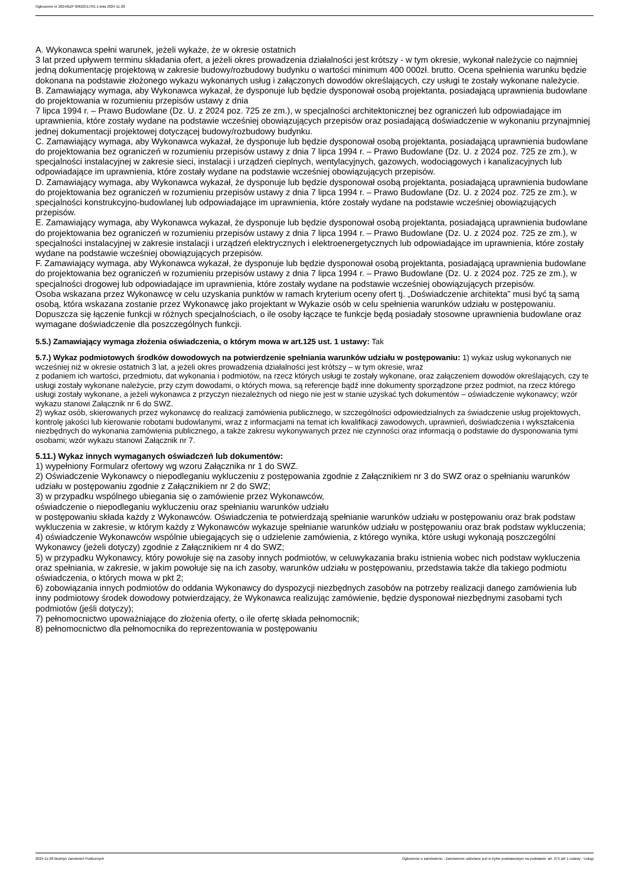Ogłoszenie nr 2024/BZP 00622517/01 z dnia 2024-11-28
A. Wykonawca spełni warunek, jeżeli wykaże, że w okresie ostatnich
3 lat przed upływem terminu składania ofert, a jeżeli okres prowadzenia działalności jest krótszy - w tym okresie, wykonał należycie co najmniej jedną dokumentację projektową w zakresie budowy/rozbudowy budynku o wartości minimum 400 000zł. brutto. Ocena spełnienia warunku będzie dokonana na podstawie złożonego wykazu wykonanych usług i załączonych dowodów określających, czy usługi te zostały wykonane należycie.
B. Zamawiający wymaga, aby Wykonawca wykazał, że dysponuje lub będzie dysponował osobą projektanta, posiadającą uprawnienia budowlane do projektowania w rozumieniu przepisów ustawy z dnia
7 lipca 1994 r. – Prawo Budowlane (Dz. U. z 2024 poz. 725 ze zm.), w specjalności architektonicznej bez ograniczeń lub odpowiadające im uprawnienia, które zostały wydane na podstawie wcześniej obowiązujących przepisów oraz posiadającą doświadczenie w wykonaniu przynajmniej jednej dokumentacji projektowej dotyczącej budowy/rozbudowy budynku.
C. Zamawiający wymaga, aby Wykonawca wykazał, że dysponuje lub będzie dysponował osobą projektanta, posiadającą uprawnienia budowlane do projektowania bez ograniczeń w rozumieniu przepisów ustawy z dnia 7 lipca 1994 r. – Prawo Budowlane (Dz. U. z 2024 poz. 725 ze zm.), w specjalności instalacyjnej w zakresie sieci, instalacji i urządzeń cieplnych, wentylacyjnych, gazowych, wodociągowych i kanalizacyjnych lub odpowiadające im uprawnienia, które zostały wydane na podstawie wcześniej obowiązujących przepisów.
D. Zamawiający wymaga, aby Wykonawca wykazał, że dysponuje lub będzie dysponował osobą projektanta, posiadającą uprawnienia budowlane do projektowania bez ograniczeń w rozumieniu przepisów ustawy z dnia 7 lipca 1994 r. – Prawo Budowlane (Dz. U. z 2024 poz. 725 ze zm.), w specjalności konstrukcyjno-budowlanej lub odpowiadające im uprawnienia, które zostały wydane na podstawie wcześniej obowiązujących przepisów.
E. Zamawiający wymaga, aby Wykonawca wykazał, że dysponuje lub będzie dysponował osobą projektanta, posiadającą uprawnienia budowlane do projektowania bez ograniczeń w rozumieniu przepisów ustawy z dnia 7 lipca 1994 r. – Prawo Budowlane (Dz. U. z 2024 poz. 725 ze zm.), w specjalności instalacyjnej w zakresie instalacji i urządzeń elektrycznych i elektroenergetycznych lub odpowiadające im uprawnienia, które zostały wydane na podstawie wcześniej obowiązujących przepisów.
F. Zamawiający wymaga, aby Wykonawca wykazał, że dysponuje lub będzie dysponował osobą projektanta, posiadającą uprawnienia budowlane do projektowania bez ograniczeń w rozumieniu przepisów ustawy z dnia 7 lipca 1994 r. – Prawo Budowlane (Dz. U. z 2024 poz. 725 ze zm.), w specjalności drogowej lub odpowiadające im uprawnienia, które zostały wydane na podstawie wcześniej obowiązujących przepisów.
Osoba wskazana przez Wykonawcę w celu uzyskania punktów w ramach kryterium oceny ofert tj. „Doświadczenie architekta” musi być tą samą osobą, która wskazana zostanie przez Wykonawcę jako projektant w Wykazie osób w celu spełnienia warunków udziału w postępowaniu.
Dopuszcza się łączenie funkcji w różnych specjalnościach, o ile osoby łączące te funkcje będą posiadały stosowne uprawnienia budowlane oraz wymagane doświadczenie dla poszczególnych funkcji.
5.5.) Zamawiający wymaga złożenia oświadczenia, o którym mowa w art.125 ust. 1 ustawy: Tak
5.7.) Wykaz podmiotowych środków dowodowych na potwierdzenie spełniania warunków udziału w postępowaniu: 1) wykaz usług wykonanych nie wcześniej niż w okresie ostatnich 3 lat, a jeżeli okres prowadzenia działalności jest krótszy – w tym okresie, wraz
z podaniem ich wartości, przedmiotu, dat wykonania i podmiotów, na rzecz których usługi te zostały wykonane, oraz załączeniem dowodów określających, czy te usługi zostały wykonane należycie, przy czym dowodami, o których mowa, są referencje bądź inne dokumenty sporządzone przez podmiot, na rzecz którego usługi zostały wykonane, a jeżeli wykonawca z przyczyn niezależnych od niego nie jest w stanie uzyskać tych dokumentów – oświadczenie wykonawcy; wzór wykazu stanowi Załącznik nr 6 do SWZ.
2) wykaz osób, skierowanych przez wykonawcę do realizacji zamówienia publicznego, w szczególności odpowiedzialnych za świadczenie usług projektowych, kontrolę jakości lub kierowanie robotami budowlanymi, wraz z informacjami na temat ich kwalifikacji zawodowych, uprawnień, doświadczenia i wykształcenia niezbędnych do wykonania zamówienia publicznego, a także zakresu wykonywanych przez nie czynności oraz informacją o podstawie do dysponowania tymi osobami; wzór wykazu stanowi Załącznik nr 7.
5.11.) Wykaz innych wymaganych oświadczeń lub dokumentów:
1) wypełniony Formularz ofertowy wg wzoru Załącznika nr 1 do SWZ.
2) Oświadczenie Wykonawcy o niepodleganiu wykluczeniu z postępowania zgodnie z Załącznikiem nr 3 do SWZ oraz o spełnianiu warunków udziału w postępowaniu zgodnie z Załącznikiem nr 2 do SWZ;
3) w przypadku wspólnego ubiegania się o zamówienie przez Wykonawców,
oświadczenie o niepodleganiu wykluczeniu oraz spełnianiu warunków udziału
w postępowaniu składa każdy z Wykonawców. Oświadczenia te potwierdzają spełnianie warunków udziału w postępowaniu oraz brak podstaw wykluczenia w zakresie, w którym każdy z Wykonawców wykazuje spełnianie warunków udziału w postępowaniu oraz brak podstaw wykluczenia;
4) oświadczenie Wykonawców wspólnie ubiegających się o udzielenie zamówienia, z którego wynika, które usługi wykonają poszczególni Wykonawcy (jeżeli dotyczy) zgodnie z Załącznikiem nr 4 do SWZ;
5) w przypadku Wykonawcy, który powołuje się na zasoby innych podmiotów, w celuwykazania braku istnienia wobec nich podstaw wykluczenia oraz spełniania, w zakresie, w jakim powołuje się na ich zasoby, warunków udziału w postępowaniu, przedstawia także dla takiego podmiotu oświadczenia, o których mowa w pkt 2;
6) zobowiązania innych podmiotów do oddania Wykonawcy do dyspozycji niezbędnych zasobów na potrzeby realizacji danego zamówienia lub inny podmiotowy środek dowodowy potwierdzający, że Wykonawca realizując zamówienie, będzie dysponował niezbędnymi zasobami tych podmiotów (jeśli dotyczy);
7) pełnomocnictwo upoważniające do złożenia oferty, o ile ofertę składa pełnomocnik;
8) pełnomocnictwo dla pełnomocnika do reprezentowania w postępowaniu
2024-11-28 Biuletyn Zamówień Publicznych Ogłoszenie o zamówieniu - Zamówienie udzielane jest w trybie podstawowym na podstawie: art. 275 pkt 1 ustawy - Usługi